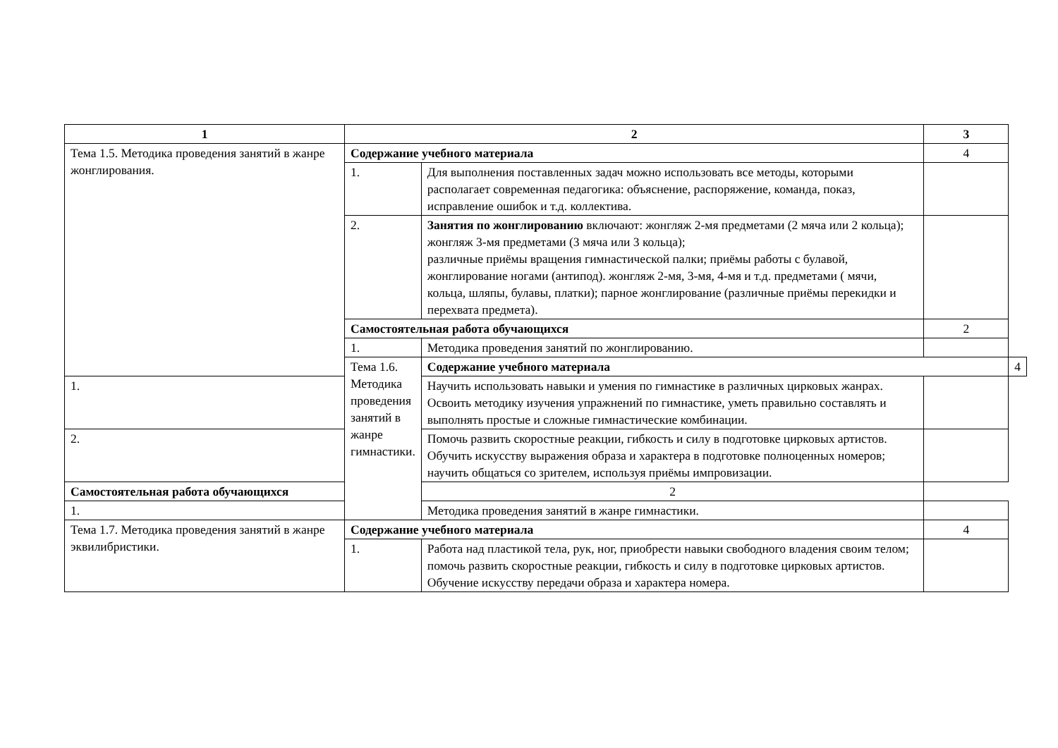| 1 | 2 | | 3 | |
| --- | --- | --- | --- | --- |
| Тема 1.5. Методика проведения занятий в жанре жонглирования. | Содержание учебного материала | | 4 | |
| | 1. | Для выполнения поставленных задач можно использовать все методы, которыми располагает современная педагогика: объяснение, распоряжение, команда, показ, исправление ошибок и т.д. коллектива. | | |
| | 2. | Занятия по жонглированию включают: жонгляж 2-мя предметами (2 мяча или 2 кольца); жонгляж 3-мя предметами (3 мяча или 3 кольца); различные приёмы вращения гимнастической палки; приёмы работы с булавой, жонглирование ногами (антипод). жонгляж 2-мя, 3-мя, 4-мя и т.д. предметами ( мячи, кольца, шляпы, булавы, платки); парное жонглирование (различные приёмы перекидки и перехвата предмета). | | |
| | Самостоятельная работа обучающихся | | 2 | |
| | 1. | Методика проведения занятий по жонглированию. | | |
| | Тема 1.6. Методика проведения занятий в жанре гимнастики. | Содержание учебного материала | | 4 |
| 1. | | Научить использовать навыки и умения по гимнастике в различных цирковых жанрах. Освоить методику изучения упражнений по гимнастике, уметь правильно составлять и выполнять простые и сложные гимнастические комбинации. | | |
| 2. | | Помочь развить скоростные реакции, гибкость и силу в подготовке цирковых артистов. Обучить искусству выражения образа и характера в подготовке полноценных номеров; научить общаться со зрителем, используя приёмы импровизации. | | |
| Самостоятельная работа обучающихся | | 2 | | |
| 1. | | Методика проведения занятий в жанре гимнастики. | | |
| Тема 1.7. Методика проведения занятий в жанре эквилибристики. | Содержание учебного материала | | 4 | |
| | 1. | Работа над пластикой тела, рук, ног, приобрести навыки свободного владения своим телом; помочь развить скоростные реакции, гибкость и силу в подготовке цирковых артистов. Обучение искусству передачи образа и характера номера. | | |